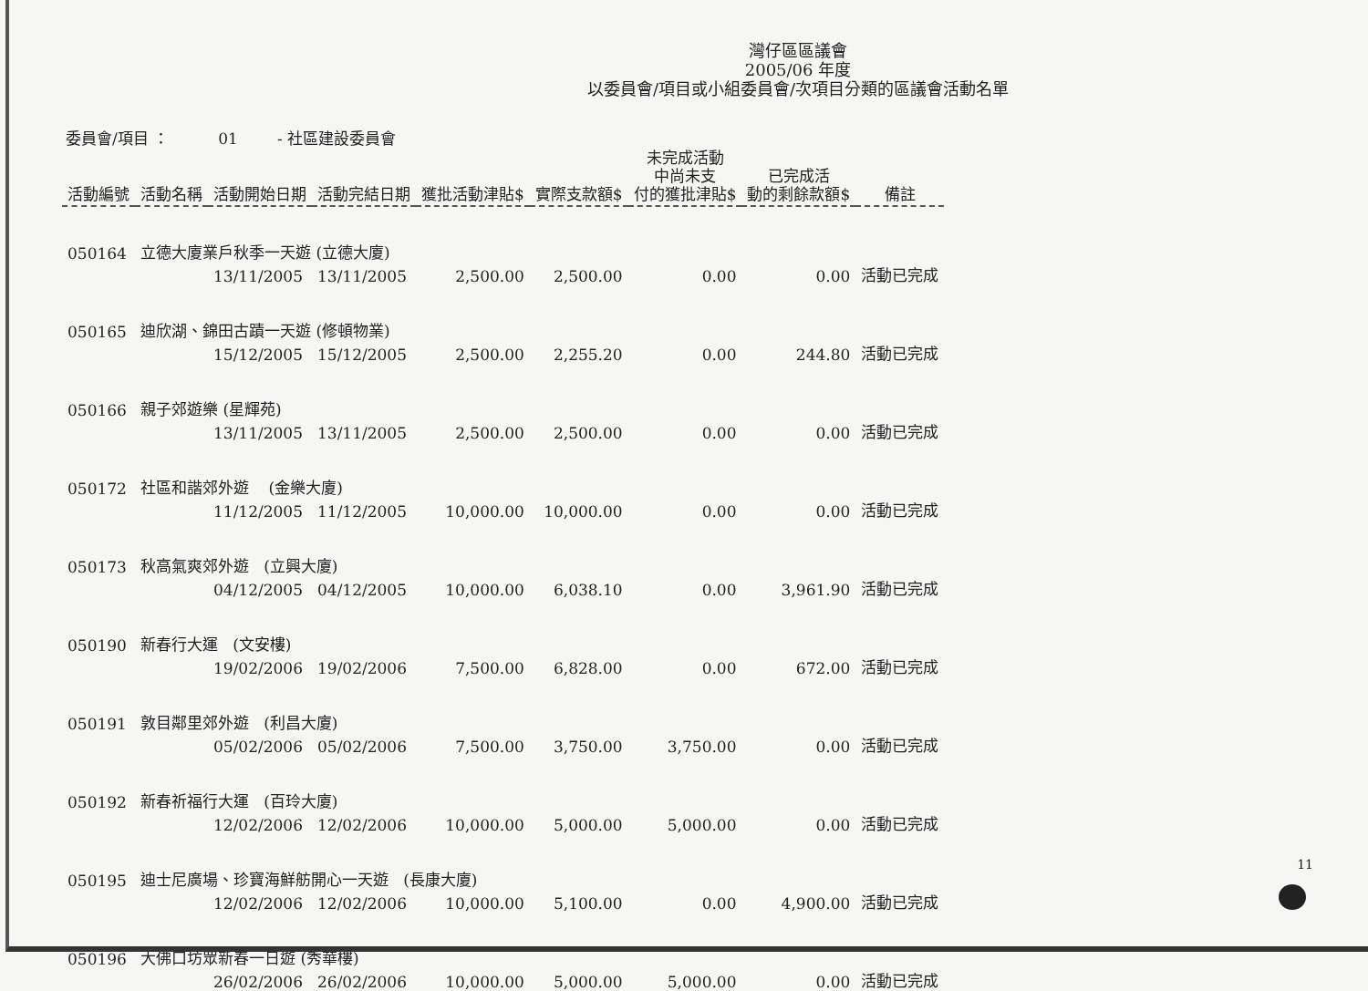灣仔區區議會
2005/06 年度
以委員會/項目或小組委員會/次項目分類的區議會活動名單
委員會/項目 ： 01 - 社區建設委員會
| 活動編號 | 活動名稱 | 活動開始日期 | 活動完結日期 | 獲批活動津貼$ | 實際支款額$ | 未完成活動 中尚未支 付的獲批津貼$ | 已完成活 動的剩餘款額$ | 備註 |
| --- | --- | --- | --- | --- | --- | --- | --- | --- |
| 050164 | 立德大廈業戶秋季一天遊 (立德大廈) | | | | | | | |
| | | 13/11/2005 | 13/11/2005 | 2,500.00 | 2,500.00 | 0.00 | 0.00 | 活動已完成 |
| 050165 | 迪欣湖、錦田古蹟一天遊 (修頓物業) | | | | | | | |
| | | 15/12/2005 | 15/12/2005 | 2,500.00 | 2,255.20 | 0.00 | 244.80 | 活動已完成 |
| 050166 | 親子郊遊樂 (星輝苑) | | | | | | | |
| | | 13/11/2005 | 13/11/2005 | 2,500.00 | 2,500.00 | 0.00 | 0.00 | 活動已完成 |
| 050172 | 社區和諧郊外遊 (金樂大廈) | | | | | | | |
| | | 11/12/2005 | 11/12/2005 | 10,000.00 | 10,000.00 | 0.00 | 0.00 | 活動已完成 |
| 050173 | 秋高氣爽郊外遊 (立興大廈) | | | | | | | |
| | | 04/12/2005 | 04/12/2005 | 10,000.00 | 6,038.10 | 0.00 | 3,961.90 | 活動已完成 |
| 050190 | 新春行大運 (文安樓) | | | | | | | |
| | | 19/02/2006 | 19/02/2006 | 7,500.00 | 6,828.00 | 0.00 | 672.00 | 活動已完成 |
| 050191 | 敦目鄰里郊外遊 (利昌大廈) | | | | | | | |
| | | 05/02/2006 | 05/02/2006 | 7,500.00 | 3,750.00 | 3,750.00 | 0.00 | 活動已完成 |
| 050192 | 新春祈福行大運 (百玲大廈) | | | | | | | |
| | | 12/02/2006 | 12/02/2006 | 10,000.00 | 5,000.00 | 5,000.00 | 0.00 | 活動已完成 |
| 050195 | 迪士尼廣場、珍寶海鮮舫開心一天遊 (長康大廈) | | | | | | | |
| | | 12/02/2006 | 12/02/2006 | 10,000.00 | 5,100.00 | 0.00 | 4,900.00 | 活動已完成 |
| 050196 | 大佛口坊眾新春一日遊 (秀華樓) | | | | | | | |
| | | 26/02/2006 | 26/02/2006 | 10,000.00 | 5,000.00 | 5,000.00 | 0.00 | 活動已完成 |
11